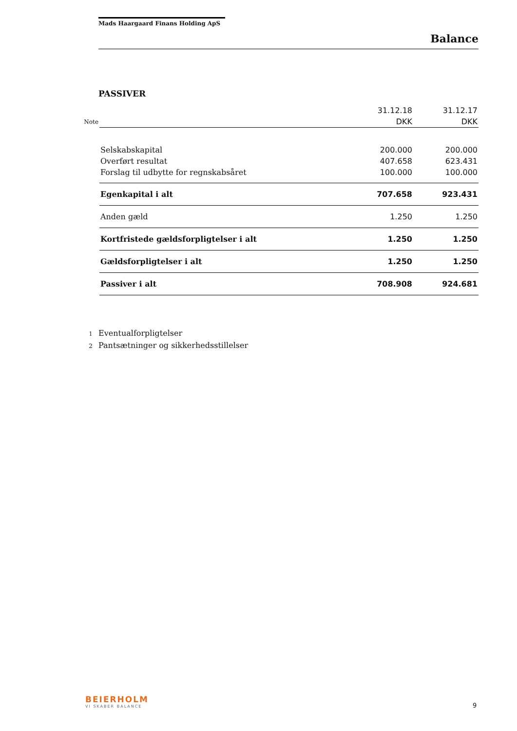Mads Haargaard Finans Holding ApS
Balance
PASSIVER
| | | 31.12.18 | 31.12.17 |
| Note | | DKK | DKK |
| | Selskabskapital | 200.000 | 200.000 |
| | Overført resultat | 407.658 | 623.431 |
| | Forslag til udbytte for regnskabsåret | 100.000 | 100.000 |
| | Egenkapital i alt | 707.658 | 923.431 |
| | Anden gæld | 1.250 | 1.250 |
| | Kortfristede gældsforpligtelser i alt | 1.250 | 1.250 |
| | Gældsforpligtelser i alt | 1.250 | 1.250 |
| | Passiver i alt | 708.908 | 924.681 |
1 Eventualforpligtelser
2 Pantsætninger og sikkerhedsstillelser
BEIERHOLM
VI SKABER BALANCE
9